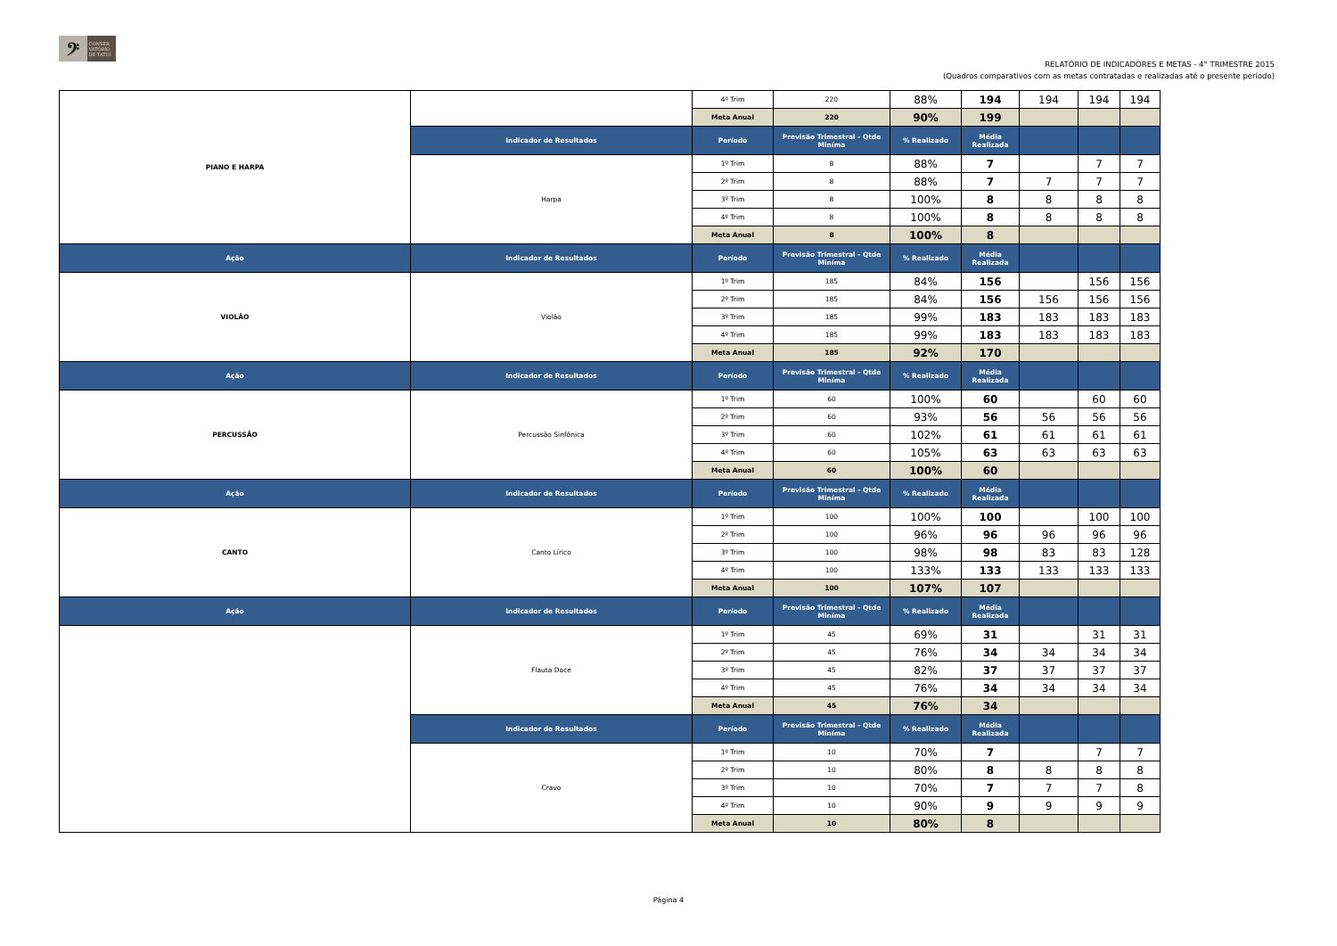𝄢 CONSER
VATÓRIO
DE TATUÍ
RELATÓRIO DE INDICADORES E METAS - 4° TRIMESTRE 2015
(Quadros comparativos com as metas contratadas e realizadas até o presente período)
| PIANO E HARPA | | 4º Trim | 220 | 88% | 194 | 194 | 194 | 194 |
| | | Meta Anual | 220 | 90% | 199 | | | |
| | Indicador de Resultados | Período | Previsão Trimestral - Qtde Miníma | % Realizado | Média Realizada | | | |
| | Harpa | 1º Trim | 8 | 88% | 7 | | 7 | 7 |
| | | 2º Trim | 8 | 88% | 7 | 7 | 7 | 7 |
| | | 3º Trim | 8 | 100% | 8 | 8 | 8 | 8 |
| | | 4º Trim | 8 | 100% | 8 | 8 | 8 | 8 |
| | | Meta Anual | 8 | 100% | 8 | | | |
| Ação | Indicador de Resultados | Período | Previsão Trimestral - Qtde Miníma | % Realizado | Média Realizada | | | |
| VIOLÃO | Violão | 1º Trim | 185 | 84% | 156 | | 156 | 156 |
| | | 2º Trim | 185 | 84% | 156 | 156 | 156 | 156 |
| | | 3º Trim | 185 | 99% | 183 | 183 | 183 | 183 |
| | | 4º Trim | 185 | 99% | 183 | 183 | 183 | 183 |
| | | Meta Anual | 185 | 92% | 170 | | | |
| Ação | Indicador de Resultados | Período | Previsão Trimestral - Qtde Miníma | % Realizado | Média Realizada | | | |
| PERCUSSÃO | Percussão Sinfônica | 1º Trim | 60 | 100% | 60 | | 60 | 60 |
| | | 2º Trim | 60 | 93% | 56 | 56 | 56 | 56 |
| | | 3º Trim | 60 | 102% | 61 | 61 | 61 | 61 |
| | | 4º Trim | 60 | 105% | 63 | 63 | 63 | 63 |
| | | Meta Anual | 60 | 100% | 60 | | | |
| Ação | Indicador de Resultados | Período | Previsão Trimestral - Qtde Miníma | % Realizado | Média Realizada | | | |
| CANTO | Canto Lírico | 1º Trim | 100 | 100% | 100 | | 100 | 100 |
| | | 2º Trim | 100 | 96% | 96 | 96 | 96 | 96 |
| | | 3º Trim | 100 | 98% | 98 | 83 | 83 | 128 |
| | | 4º Trim | 100 | 133% | 133 | 133 | 133 | 133 |
| | | Meta Anual | 100 | 107% | 107 | | | |
| Ação | Indicador de Resultados | Período | Previsão Trimestral - Qtde Miníma | % Realizado | Média Realizada | | | |
| | Flauta Doce | 1º Trim | 45 | 69% | 31 | | 31 | 31 |
| | | 2º Trim | 45 | 76% | 34 | 34 | 34 | 34 |
| | | 3º Trim | 45 | 82% | 37 | 37 | 37 | 37 |
| | | 4º Trim | 45 | 76% | 34 | 34 | 34 | 34 |
| | | Meta Anual | 45 | 76% | 34 | | | |
| | Indicador de Resultados | Período | Previsão Trimestral - Qtde Miníma | % Realizado | Média Realizada | | | |
| | Cravo | 1º Trim | 10 | 70% | 7 | | 7 | 7 |
| | | 2º Trim | 10 | 80% | 8 | 8 | 8 | 8 |
| | | 3º Trim | 10 | 70% | 7 | 7 | 7 | 8 |
| | | 4º Trim | 10 | 90% | 9 | 9 | 9 | 9 |
| | | Meta Anual | 10 | 80% | 8 | | | |
Página 4